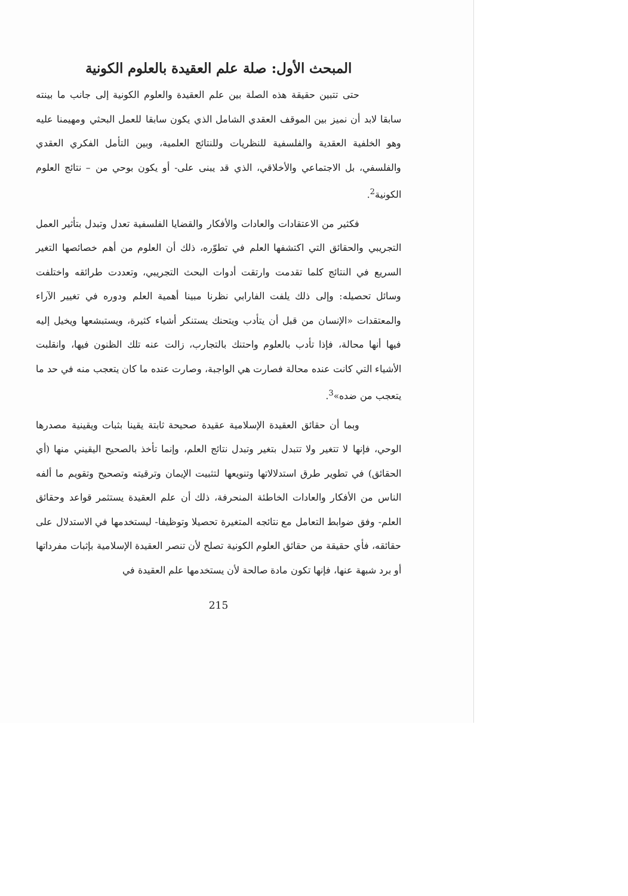المبحث الأول: صلة علم العقيدة بالعلوم الكونية
حتى تتبين حقيقة هذه الصلة بين علم العقيدة والعلوم الكونية إلى جانب ما بينته سابقا لابد أن نميز بين الموقف العقدي الشامل الذي يكون سابقا للعمل البحثي ومهيمنا عليه وهو الخلفية العقدية والفلسفية للنظريات وللنتائج العلمية، وبين التأمل الفكري العقدي والفلسفي، بل الاجتماعي والأخلاقي، الذي قد يبنى على- أو يكون بوحي من – نتائج العلوم الكونية<sup>2</sup>.
فكثير من الاعتقادات والعادات والأفكار والقضايا الفلسفية تعدل وتبدل بتأثير العمل التجريبي والحقائق التي اكتشفها العلم في تطوّره، ذلك أن العلوم من أهم خصائصها التغير السريع في النتائج كلما تقدمت وارتقت أدوات البحث التجريبي، وتعددت طرائقه واختلفت وسائل تحصيله: وإلى ذلك يلفت الفارابي نظرنا مبينا أهمية العلم ودوره في تغيير الآراء والمعتقدات «الإنسان من قبل أن يتأدب ويتحنك يستنكر أشياء كثيرة، ويستبشعها ويخيل إليه فيها أنها محالة، فإذا تأدب بالعلوم واحتنك بالتجارب، زالت عنه تلك الظنون فيها، وانقلبت الأشياء التي كانت عنده محالة فصارت هي الواجبة، وصارت عنده ما كان يتعجب منه في حد ما يتعجب من ضده»<sup>3</sup>.
وبما أن حقائق العقيدة الإسلامية عقيدة صحيحة ثابتة يقينا بثبات ويقينية مصدرها الوحي، فإنها لا تتغير ولا تتبدل بتغير وتبدل نتائج العلم، وإنما تأخذ بالصحيح اليقيني منها (أي الحقائق) في تطوير طرق استدلالاتها وتنويعها لتثبيت الإيمان وترقيته وتصحيح وتقويم ما ألفه الناس من الأفكار والعادات الخاطئة المنحرفة، ذلك أن علم العقيدة يستثمر قواعد وحقائق العلم- وفق ضوابط التعامل مع نتائجه المتغيرة تحصيلا وتوظيفا- ليستخدمها في الاستدلال على حقائقه، فأي حقيقة من حقائق العلوم الكونية تصلح لأن تنصر العقيدة الإسلامية بإثبات مفرداتها أو برد شبهة عنها، فإنها تكون مادة صالحة لأن يستخدمها علم العقيدة في
215